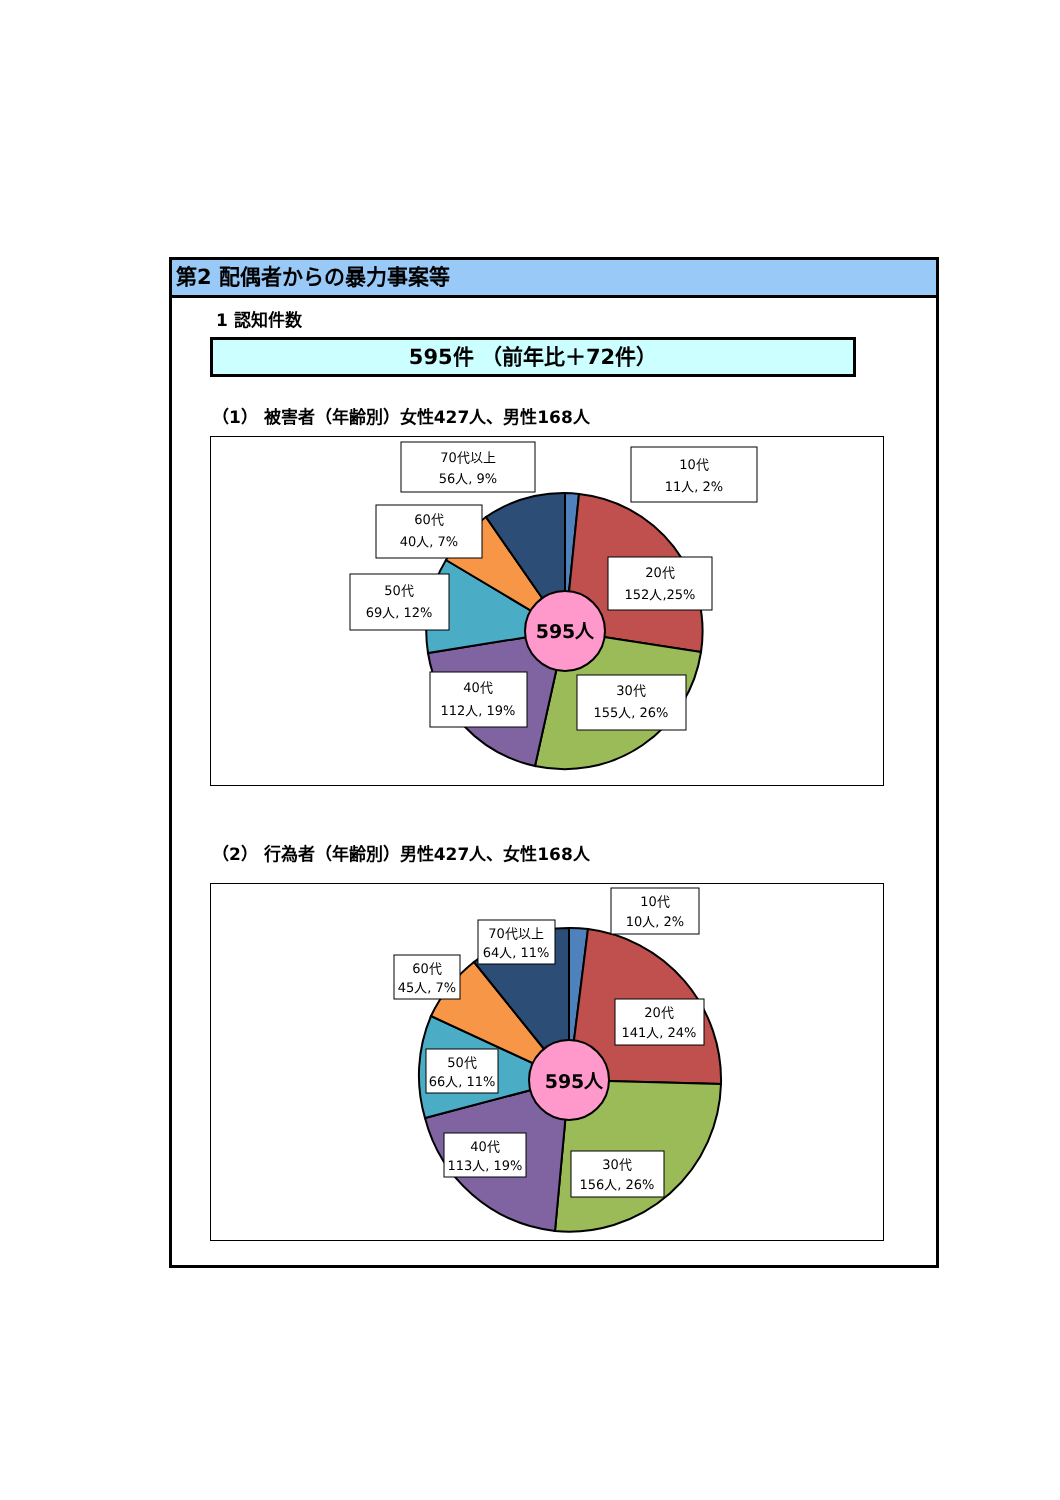第2 配偶者からの暴力事案等
1 認知件数
595件 （前年比＋72件）
（1） 被害者（年齢別）女性427人、男性168人
595人
70代以上
56人, 9%
10代
11人, 2%
60代
40人, 7%
20代
152人,25%
50代
69人, 12%
40代
112人, 19%
30代
155人, 26%
（2） 行為者（年齢別）男性427人、女性168人
595人
10代
10人, 2%
70代以上
64人, 11%
60代
45人, 7%
20代
141人, 24%
50代
66人, 11%
40代
113人, 19%
30代
156人, 26%